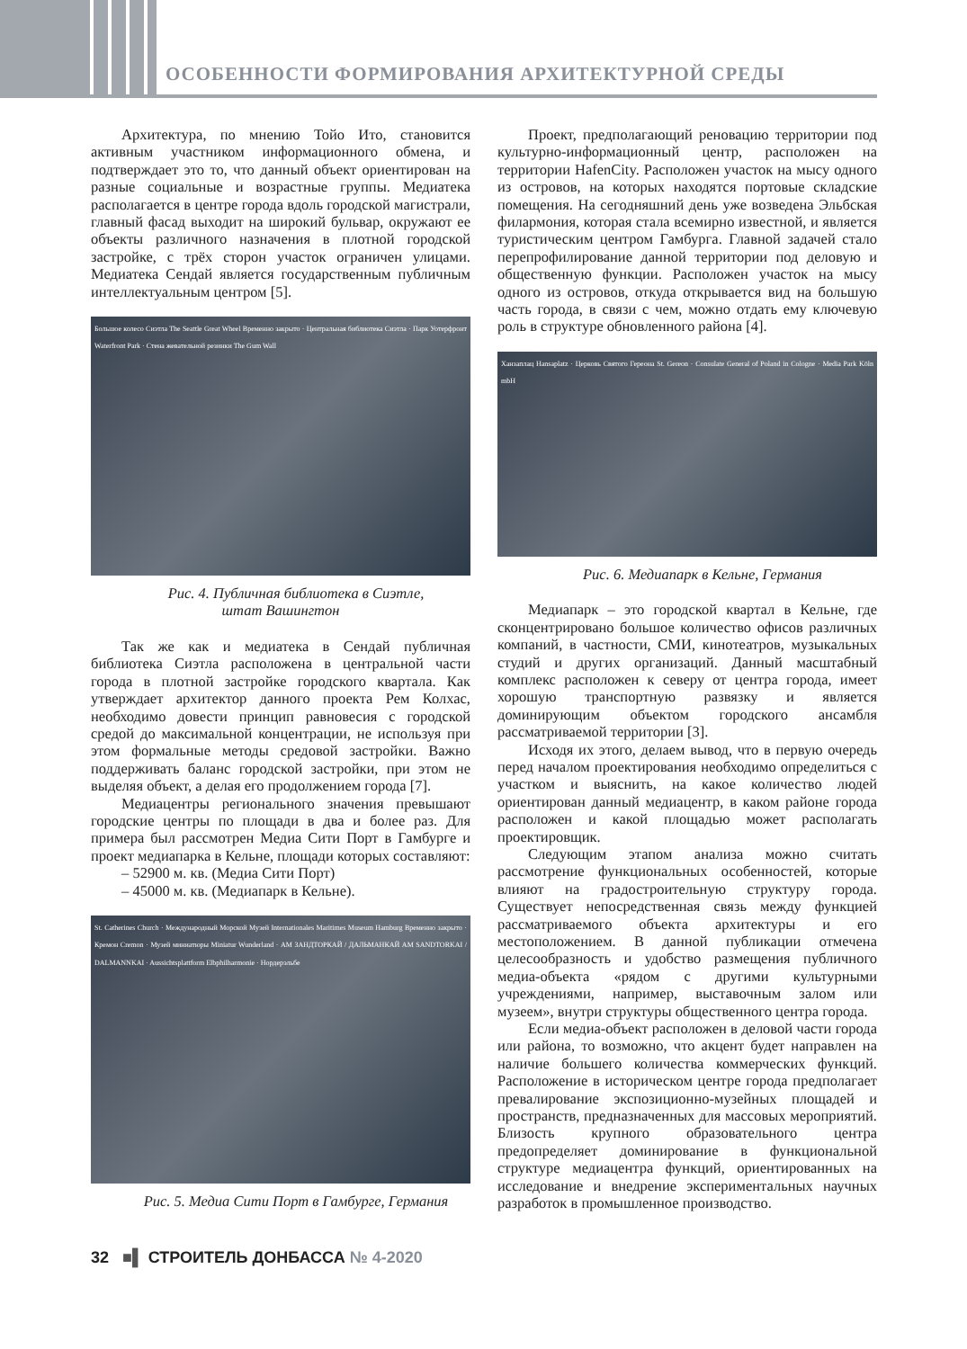ОСОБЕННОСТИ ФОРМИРОВАНИЯ АРХИТЕКТУРНОЙ СРЕДЫ
Архитектура, по мнению Тойо Ито, становится активным участником информационного обмена, и подтверждает это то, что данный объект ориентирован на разные социальные и возрастные группы. Медиатека располагается в центре города вдоль городской магистрали, главный фасад выходит на широкий бульвар, окружают ее объекты различного назначения в плотной городской застройке, с трёх сторон участок ограничен улицами. Медиатека Сендай является государственным публичным интеллектуальным центром [5].
Большое колесо Сиэтла The Seattle Great Wheel Временно закрыто · Центральная библиотека Сиэтла · Парк Уотерфронт Waterfront Park · Стена жевательной резинки The Gum Wall
Рис. 4. Публичная библиотека в Сиэтле,
штат Вашингтон
Так же как и медиатека в Сендай публичная библиотека Сиэтла расположена в центральной части города в плотной застройке городского квартала. Как утверждает архитектор данного проекта Рем Колхас, необходимо довести принцип равновесия с городской средой до максимальной концентрации, не используя при этом формальные методы средовой застройки. Важно поддерживать баланс городской застройки, при этом не выделяя объект, а делая его продолжением города [7].
Медиацентры регионального значения превышают городские центры по площади в два и более раз. Для примера был рассмотрен Медиа Сити Порт в Гамбурге и проект медиапарка в Кельне, площади которых составляют:
– 52900 м. кв. (Медиа Сити Порт)
– 45000 м. кв. (Медиапарк в Кельне).
St. Catherines Church · Международный Морской Музей Internationales Maritimes Museum Hamburg Временно закрыто · Кремон Cremon · Музей миниатюры Miniatur Wunderland · АМ ЗАНДТОРКАЙ / ДАЛЬМАНКАЙ AM SANDTORKAI / DALMANNKAI · Aussichtsplattform Elbphilharmonie · Нордерэльбе
Рис. 5. Медиа Сити Порт в Гамбурге, Германия
Проект, предполагающий реновацию территории под культурно-информационный центр, расположен на территории HafenCity. Расположен участок на мысу одного из островов, на которых находятся портовые складские помещения. На сегодняшний день уже возведена Эльбская филармония, которая стала всемирно известной, и является туристическим центром Гамбурга. Главной задачей стало перепрофилирование данной территории под деловую и общественную функции. Расположен участок на мысу одного из островов, откуда открывается вид на большую часть города, в связи с чем, можно отдать ему ключевую роль в структуре обновленного района [4].
Ханзаплац Hansaplatz · Церковь Святого Гереона St. Gereon · Consulate General of Poland in Cologne · Media Park Köln mbH
Рис. 6. Медиапарк в Кельне, Германия
Медиапарк – это городской квартал в Кельне, где сконцентрировано большое количество офисов различных компаний, в частности, СМИ, кинотеатров, музыкальных студий и других организаций. Данный масштабный комплекс расположен к северу от центра города, имеет хорошую транспортную развязку и является доминирующим объектом городского ансамбля рассматриваемой территории [3].
Исходя их этого, делаем вывод, что в первую очередь перед началом проектирования необходимо определиться с участком и выяснить, на какое количество людей ориентирован данный медиацентр, в каком районе города расположен и какой площадью может располагать проектировщик.
Следующим этапом анализа можно считать рассмотрение функциональных особенностей, которые влияют на градостроительную структуру города. Существует непосредственная связь между функцией рассматриваемого объекта архитектуры и его местоположением. В данной публикации отмечена целесообразность и удобство размещения публичного медиа-объекта «рядом с другими культурными учреждениями, например, выставочным залом или музеем», внутри структуры общественного центра города.
Если медиа-объект расположен в деловой части города или района, то возможно, что акцент будет направлен на наличие большего количества коммерческих функций. Расположение в историческом центре города предполагает превалирование экспозиционно-музейных площадей и пространств, предназначенных для массовых мероприятий. Близость крупного образовательного центра предопределяет доминирование в функциональной структуре медиацентра функций, ориентированных на исследование и внедрение экспериментальных научных разработок в промышленное производство.
32 ■▌ СТРОИТЕЛЬ ДОНБАССА № 4-2020